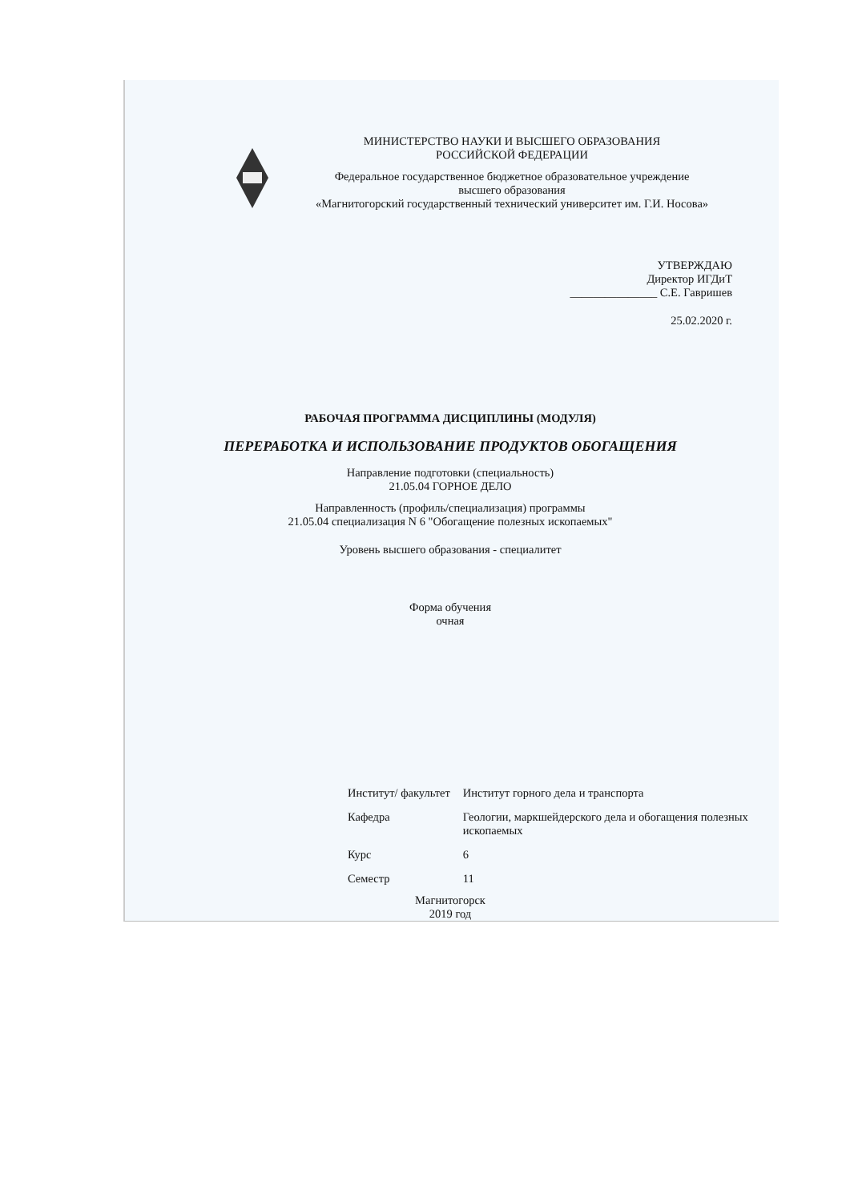МИНИСТЕРСТВО НАУКИ И ВЫСШЕГО ОБРАЗОВАНИЯ
РОССИЙСКОЙ ФЕДЕРАЦИИ
Федеральное государственное бюджетное образовательное учреждение
высшего образования
«Магнитогорский государственный технический университет им. Г.И. Носова»
УТВЕРЖДАЮ
Директор ИГДиТ
_______________ С.Е. Гавришев
25.02.2020 г.
РАБОЧАЯ ПРОГРАММА ДИСЦИПЛИНЫ (МОДУЛЯ)
ПЕРЕРАБОТКА И ИСПОЛЬЗОВАНИЕ ПРОДУКТОВ ОБОГАЩЕНИЯ
Направление подготовки (специальность)
21.05.04 ГОРНОЕ ДЕЛО
Направленность (профиль/специализация) программы
21.05.04 специализация N 6 "Обогащение полезных ископаемых"
Уровень высшего образования - специалитет
Форма обучения
очная
| Институт/ факультет | Институт горного дела и транспорта |
| Кафедра | Геологии, маркшейдерского дела и обогащения полезных ископаемых |
| Курс | 6 |
| Семестр | 11 |
Магнитогорск
2019 год